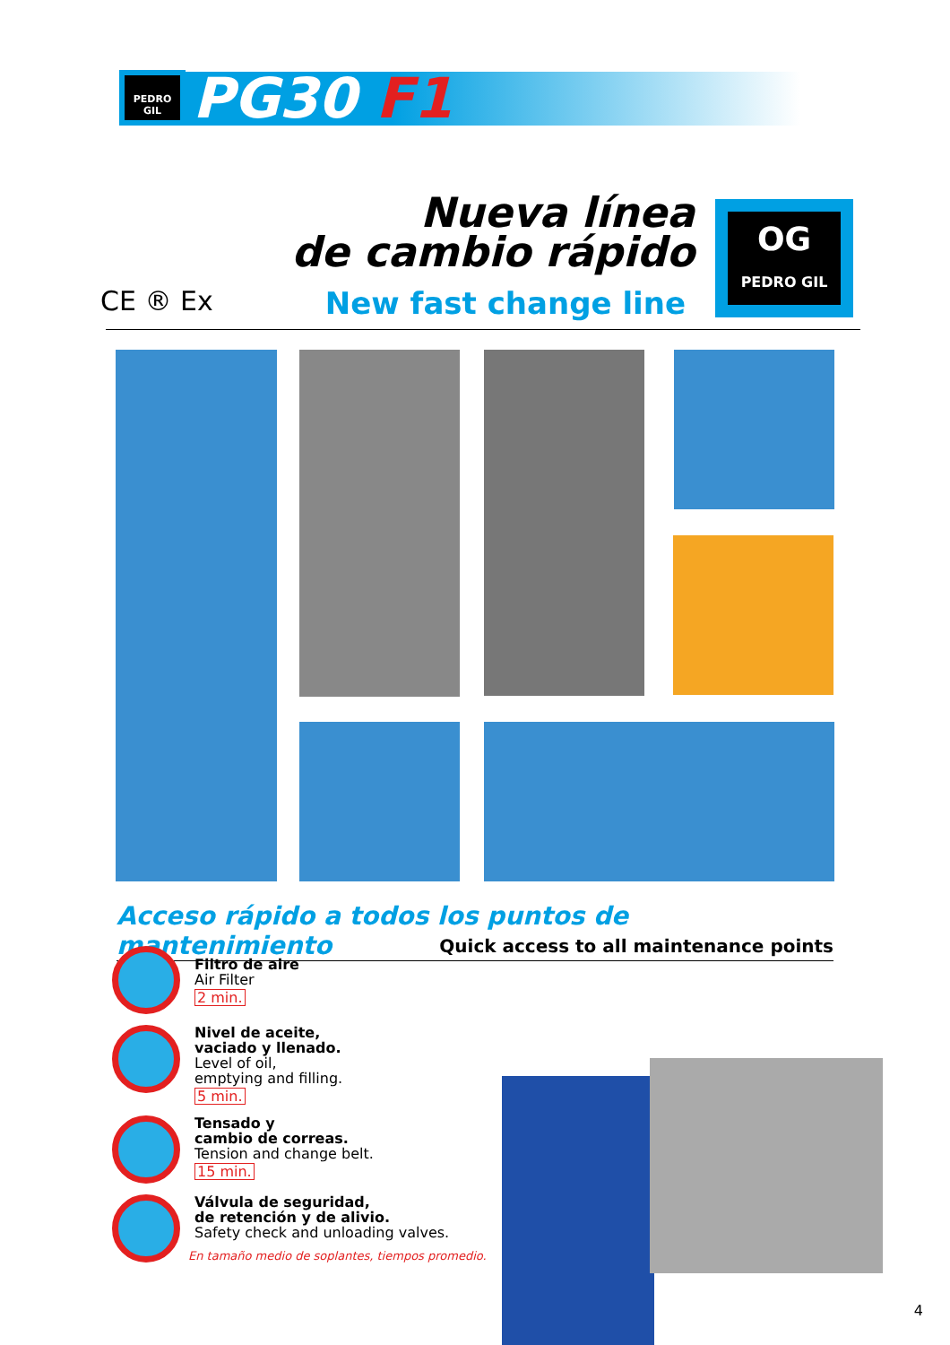PEDRO GIL
PG30 F1
Nueva línea
de cambio rápido
CE ® Ex New fast change line
OG
PEDRO GIL
Acceso rápido a todos los puntos de mantenimiento
Quick access to all maintenance points
Filtro de aire
Air Filter
2 min.
Nivel de aceite,
vaciado y llenado.
Level of oil,
emptying and filling.
5 min.
Tensado y
cambio de correas.
Tension and change belt.
15 min.
Válvula de seguridad,
de retención y de alivio.
Safety check and unloading valves.
En tamaño medio de soplantes, tiempos promedio.
4